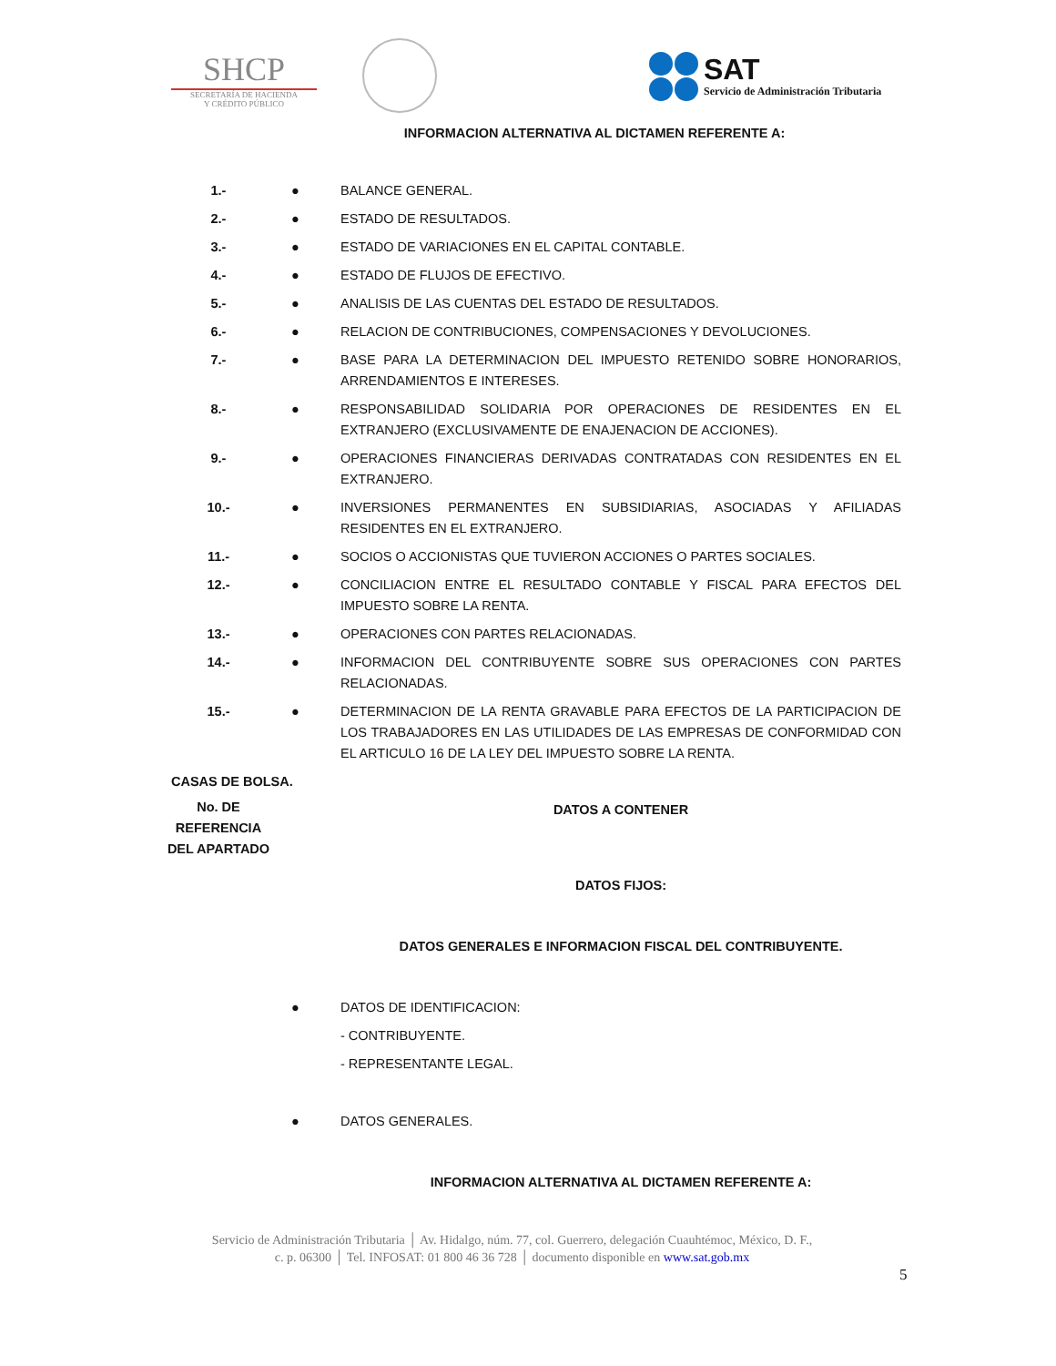SHCP
SECRETARÍA DE HACIENDA
Y CRÉDITO PÚBLICO
SAT
Servicio de Administración Tributaria
INFORMACION ALTERNATIVA AL DICTAMEN REFERENTE A:
| 1.- | ● | BALANCE GENERAL. |
| 2.- | ● | ESTADO DE RESULTADOS. |
| 3.- | ● | ESTADO DE VARIACIONES EN EL CAPITAL CONTABLE. |
| 4.- | ● | ESTADO DE FLUJOS DE EFECTIVO. |
| 5.- | ● | ANALISIS DE LAS CUENTAS DEL ESTADO DE RESULTADOS. |
| 6.- | ● | RELACION DE CONTRIBUCIONES, COMPENSACIONES Y DEVOLUCIONES. |
| 7.- | ● | BASE PARA LA DETERMINACION DEL IMPUESTO RETENIDO SOBRE HONORARIOS, ARRENDAMIENTOS E INTERESES. |
| 8.- | ● | RESPONSABILIDAD SOLIDARIA POR OPERACIONES DE RESIDENTES EN EL EXTRANJERO (EXCLUSIVAMENTE DE ENAJENACION DE ACCIONES). |
| 9.- | ● | OPERACIONES FINANCIERAS DERIVADAS CONTRATADAS CON RESIDENTES EN EL EXTRANJERO. |
| 10.- | ● | INVERSIONES PERMANENTES EN SUBSIDIARIAS, ASOCIADAS Y AFILIADAS RESIDENTES EN EL EXTRANJERO. |
| 11.- | ● | SOCIOS O ACCIONISTAS QUE TUVIERON ACCIONES O PARTES SOCIALES. |
| 12.- | ● | CONCILIACION ENTRE EL RESULTADO CONTABLE Y FISCAL PARA EFECTOS DEL IMPUESTO SOBRE LA RENTA. |
| 13.- | ● | OPERACIONES CON PARTES RELACIONADAS. |
| 14.- | ● | INFORMACION DEL CONTRIBUYENTE SOBRE SUS OPERACIONES CON PARTES RELACIONADAS. |
| 15.- | ● | DETERMINACION DE LA RENTA GRAVABLE PARA EFECTOS DE LA PARTICIPACION DE LOS TRABAJADORES EN LAS UTILIDADES DE LAS EMPRESAS DE CONFORMIDAD CON EL ARTICULO 16 DE LA LEY DEL IMPUESTO SOBRE LA RENTA. |
| CASAS DE BOLSA. | | |
| No. DE REFERENCIA DEL APARTADO | | DATOS A CONTENER |
| | | DATOS FIJOS: |
| | | DATOS GENERALES E INFORMACION FISCAL DEL CONTRIBUYENTE. |
| | ● | DATOS DE IDENTIFICACION: |
| | | - CONTRIBUYENTE. |
| | | - REPRESENTANTE LEGAL. |
| | ● | DATOS GENERALES. |
| | | INFORMACION ALTERNATIVA AL DICTAMEN REFERENTE A: |
Servicio de Administración Tributaria │ Av. Hidalgo, núm. 77, col. Guerrero, delegación Cuauhtémoc, México, D. F.,
c. p. 06300 │ Tel. INFOSAT: 01 800 46 36 728 │ documento disponible en www.sat.gob.mx
5